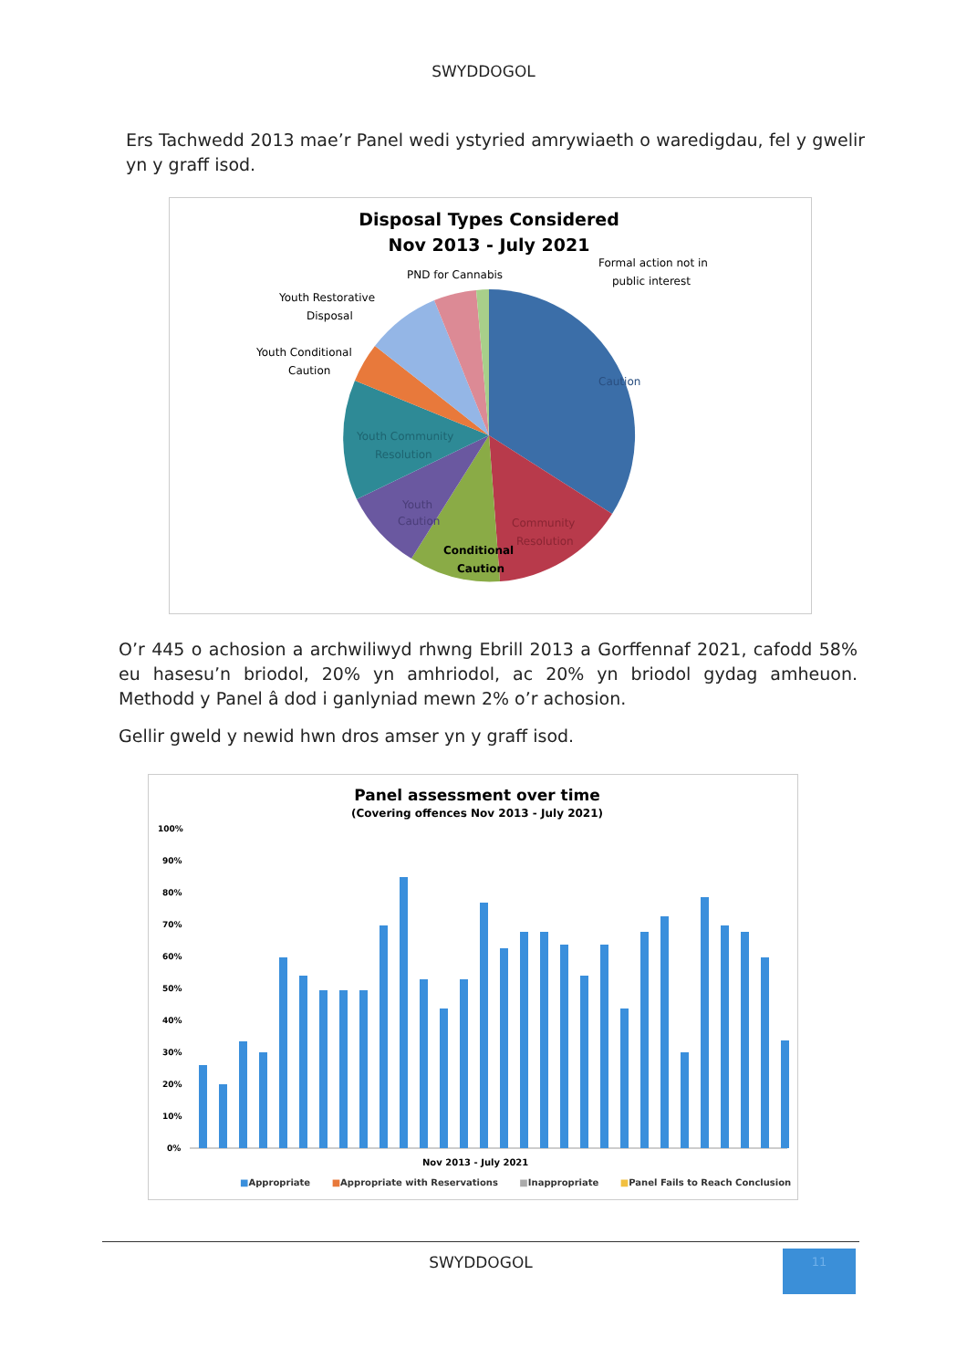SWYDDOGOL
Ers Tachwedd 2013 mae’r Panel wedi ystyried amrywiaeth o waredigdau, fel y gwelir yn y graff isod.
Disposal Types Considered
Nov 2013 - July 2021
Caution
Youth Community
Resolution
Youth
Caution
Conditional
Caution
Community
Resolution
PND for Cannabis
Formal action not in
public interest
Youth Restorative
Disposal
Youth Conditional
Caution
O’r 445 o achosion a archwiliwyd rhwng Ebrill 2013 a Gorffennaf 2021, cafodd 58% eu hasesu’n briodol, 20% yn amhriodol, ac 20% yn briodol gydag amheuon. Methodd y Panel â dod i ganlyniad mewn 2% o’r achosion.
Gellir gweld y newid hwn dros amser yn y graff isod.
Panel assessment over time
(Covering offences Nov 2013 - July 2021)
100%
90%
80%
70%
60%
50%
40%
30%
20%
10%
0%
Nov 2013 - July 2021
■Appropriate ■Appropriate with Reservations ■Inappropriate ■Panel Fails to Reach Conclusion
SWYDDOGOL 11